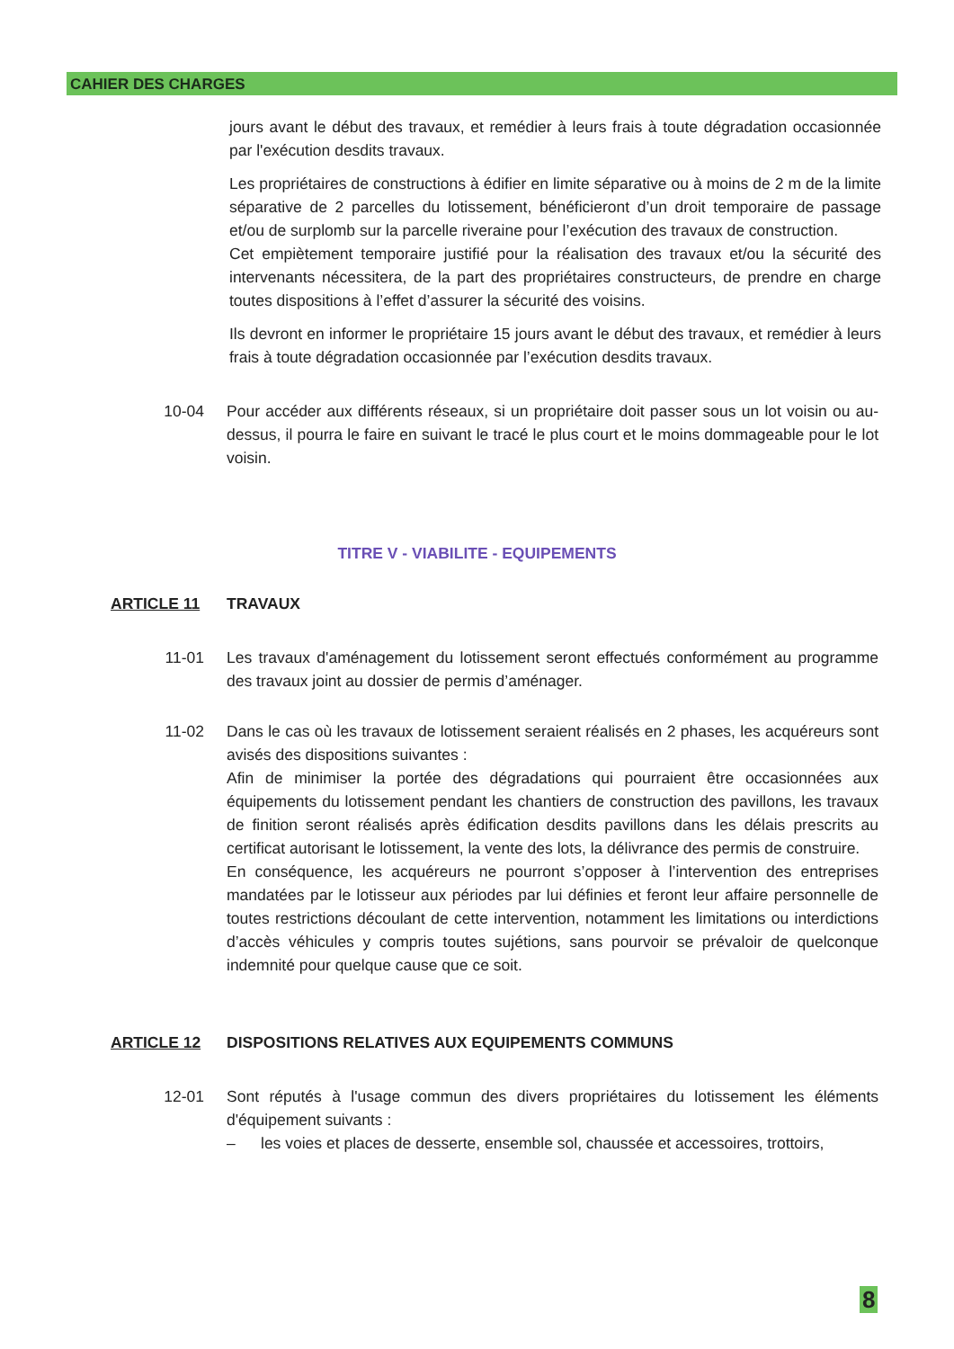CAHIER DES CHARGES
jours avant le début des travaux, et remédier à leurs frais à toute dégradation occasionnée par l'exécution desdits travaux.
Les propriétaires de constructions à édifier en limite séparative ou à moins de 2 m de la limite séparative de 2 parcelles du lotissement, bénéficieront d’un droit temporaire de passage et/ou de surplomb sur la parcelle riveraine pour l’exécution des travaux de construction.
Cet empiètement temporaire justifié pour la réalisation des travaux et/ou la sécurité des intervenants nécessitera, de la part des propriétaires constructeurs, de prendre en charge toutes dispositions à l’effet d’assurer la sécurité des voisins.
Ils devront en informer le propriétaire 15 jours avant le début des travaux, et remédier à leurs frais à toute dégradation occasionnée par l’exécution desdits travaux.
10-04 Pour accéder aux différents réseaux, si un propriétaire doit passer sous un lot voisin ou au-dessus, il pourra le faire en suivant le tracé le plus court et le moins dommageable pour le lot voisin.
TITRE V - VIABILITE - EQUIPEMENTS
ARTICLE 11 TRAVAUX
11-01 Les travaux d'aménagement du lotissement seront effectués conformément au programme des travaux joint au dossier de permis d’aménager.
11-02 Dans le cas où les travaux de lotissement seraient réalisés en 2 phases, les acquéreurs sont avisés des dispositions suivantes :
Afin de minimiser la portée des dégradations qui pourraient être occasionnées aux équipements du lotissement pendant les chantiers de construction des pavillons, les travaux de finition seront réalisés après édification desdits pavillons dans les délais prescrits au certificat autorisant le lotissement, la vente des lots, la délivrance des permis de construire.
En conséquence, les acquéreurs ne pourront s’opposer à l’intervention des entreprises mandatées par le lotisseur aux périodes par lui définies et feront leur affaire personnelle de toutes restrictions découlant de cette intervention, notamment les limitations ou interdictions d’accès véhicules y compris toutes sujétions, sans pourvoir se prévaloir de quelconque indemnité pour quelque cause que ce soit.
ARTICLE 12 DISPOSITIONS RELATIVES AUX EQUIPEMENTS COMMUNS
12-01 Sont réputés à l'usage commun des divers propriétaires du lotissement les éléments d'équipement suivants :
– les voies et places de desserte, ensemble sol, chaussée et accessoires, trottoirs,
8